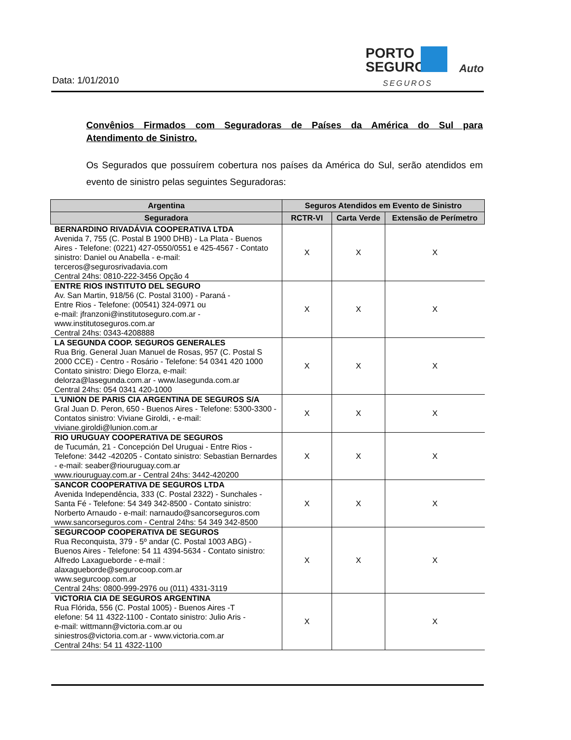Data: 1/01/2010
PORTO
SEGURO
Auto
SEGUROS
Convênios Firmados com Seguradoras de Países da América do Sul para
Atendimento de Sinistro.
Os Segurados que possuírem cobertura nos países da América do Sul, serão atendidos em evento de sinistro pelas seguintes Seguradoras:
| Argentina | Seguros Atendidos em Evento de Sinistro | | |
| --- | --- | --- | --- |
| Seguradora | RCTR-VI | Carta Verde | Extensão de Perímetro |
| BERNARDINO RIVADÁVIA COOPERATIVA LTDA Avenida 7, 755 (C. Postal B 1900 DHB) - La Plata - Buenos Aires - Telefone: (0221) 427-0550/0551 e 425-4567 - Contato sinistro: Daniel ou Anabella - e-mail: terceros@segurosrivadavia.com Central 24hs: 0810-222-3456 Opção 4 | X | X | X |
| ENTRE RIOS INSTITUTO DEL SEGURO Av. San Martin, 918/56 (C. Postal 3100) - Paraná - Entre Rios - Telefone: (00541) 324-0971 ou e-mail: jfranzoni@institutoseguro.com.ar - www.institutoseguros.com.ar Central 24hs: 0343-4208888 | X | X | X |
| LA SEGUNDA COOP. SEGUROS GENERALES Rua Brig. General Juan Manuel de Rosas, 957 (C. Postal S 2000 CCE) - Centro - Rosário - Telefone: 54 0341 420 1000 Contato sinistro: Diego Elorza, e-mail: delorza@lasegunda.com.ar - www.lasegunda.com.ar Central 24hs: 054 0341 420-1000 | X | X | X |
| L'UNION DE PARIS CIA ARGENTINA DE SEGUROS S/A Gral Juan D. Peron, 650 - Buenos Aires - Telefone: 5300-3300 - Contatos sinistro: Viviane Giroldi, - e-mail: viviane.giroldi@lunion.com.ar | X | X | X |
| RIO URUGUAY COOPERATIVA DE SEGUROS de Tucumán, 21 - Concepción Del Uruguai - Entre Rios - Telefone: 3442 -420205 - Contato sinistro: Sebastian Bernardes - e-mail: seaber@riouruguay.com.ar www.riouruguay.com.ar - Central 24hs: 3442-420200 | X | X | X |
| SANCOR COOPERATIVA DE SEGUROS LTDA Avenida Independência, 333 (C. Postal 2322) - Sunchales - Santa Fé - Telefone: 54 349 342-8500 - Contato sinistro: Norberto Arnaudo - e-mail: narnaudo@sancorseguros.com www.sancorseguros.com - Central 24hs: 54 349 342-8500 | X | X | X |
| SEGURCOOP COOPERATIVA DE SEGUROS Rua Reconquista, 379 - 5º andar (C. Postal 1003 ABG) - Buenos Aires - Telefone: 54 11 4394-5634 - Contato sinistro: Alfredo Laxagueborde - e-mail : alaxagueborde@segurocoop.com.ar www.segurcoop.com.ar Central 24hs: 0800-999-2976 ou (011) 4331-3119 | X | X | X |
| VICTORIA CIA DE SEGUROS ARGENTINA Rua Flórida, 556 (C. Postal 1005) - Buenos Aires -T elefone: 54 11 4322-1100 - Contato sinistro: Julio Aris - e-mail: wittmann@victoria.com.ar ou siniestros@victoria.com.ar - www.victoria.com.ar Central 24hs: 54 11 4322-1100 | X | | X |